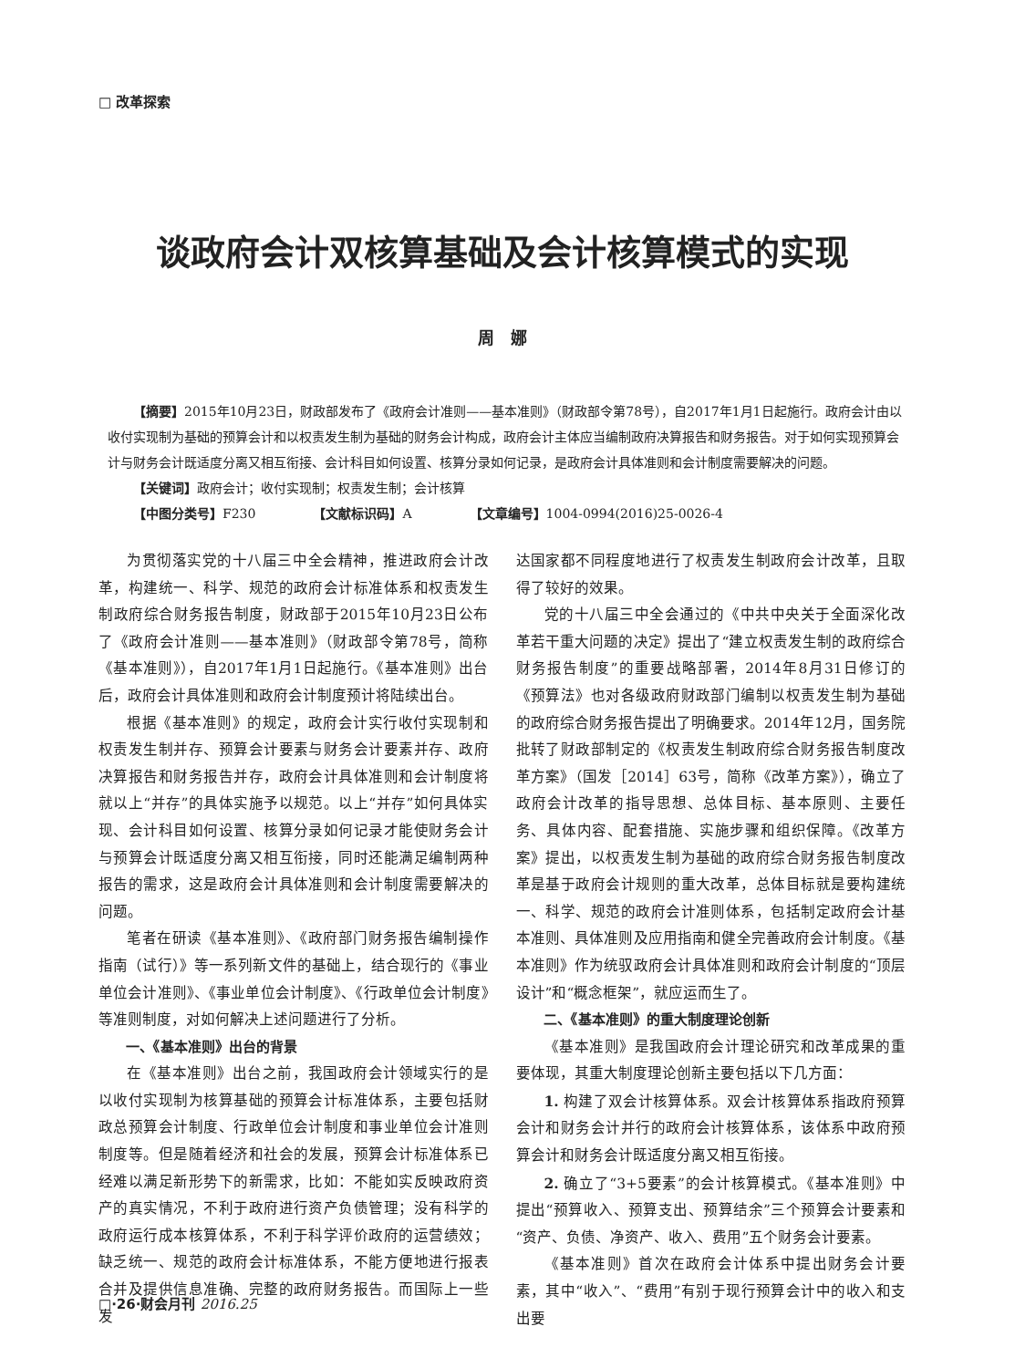□ 改革探索
谈政府会计双核算基础及会计核算模式的实现
周　娜
【摘要】2015年10月23日，财政部发布了《政府会计准则——基本准则》（财政部令第78号），自2017年1月1日起施行。政府会计由以收付实现制为基础的预算会计和以权责发生制为基础的财务会计构成，政府会计主体应当编制政府决算报告和财务报告。对于如何实现预算会计与财务会计既适度分离又相互衔接、会计科目如何设置、核算分录如何记录，是政府会计具体准则和会计制度需要解决的问题。
【关键词】政府会计；收付实现制；权责发生制；会计核算
【中图分类号】F230　　　　　【文献标识码】A　　　　　【文章编号】1004-0994(2016)25-0026-4
为贯彻落实党的十八届三中全会精神，推进政府会计改革，构建统一、科学、规范的政府会计标准体系和权责发生制政府综合财务报告制度，财政部于2015年10月23日公布了《政府会计准则——基本准则》（财政部令第78号，简称《基本准则》），自2017年1月1日起施行。《基本准则》出台后，政府会计具体准则和政府会计制度预计将陆续出台。
根据《基本准则》的规定，政府会计实行收付实现制和权责发生制并存、预算会计要素与财务会计要素并存、政府决算报告和财务报告并存，政府会计具体准则和会计制度将就以上“并存”的具体实施予以规范。以上“并存”如何具体实现、会计科目如何设置、核算分录如何记录才能使财务会计与预算会计既适度分离又相互衔接，同时还能满足编制两种报告的需求，这是政府会计具体准则和会计制度需要解决的问题。
笔者在研读《基本准则》、《政府部门财务报告编制操作指南（试行）》等一系列新文件的基础上，结合现行的《事业单位会计准则》、《事业单位会计制度》、《行政单位会计制度》等准则制度，对如何解决上述问题进行了分析。
一、《基本准则》出台的背景
在《基本准则》出台之前，我国政府会计领域实行的是以收付实现制为核算基础的预算会计标准体系，主要包括财政总预算会计制度、行政单位会计制度和事业单位会计准则制度等。但是随着经济和社会的发展，预算会计标准体系已经难以满足新形势下的新需求，比如：不能如实反映政府资产的真实情况，不利于政府进行资产负债管理；没有科学的政府运行成本核算体系，不利于科学评价政府的运营绩效；缺乏统一、规范的政府会计标准体系，不能方便地进行报表合并及提供信息准确、完整的政府财务报告。而国际上一些发
达国家都不同程度地进行了权责发生制政府会计改革，且取得了较好的效果。
党的十八届三中全会通过的《中共中央关于全面深化改革若干重大问题的决定》提出了“建立权责发生制的政府综合财务报告制度”的重要战略部署，2014年8月31日修订的《预算法》也对各级政府财政部门编制以权责发生制为基础的政府综合财务报告提出了明确要求。2014年12月，国务院批转了财政部制定的《权责发生制政府综合财务报告制度改革方案》（国发［2014］63号，简称《改革方案》），确立了政府会计改革的指导思想、总体目标、基本原则、主要任务、具体内容、配套措施、实施步骤和组织保障。《改革方案》提出，以权责发生制为基础的政府综合财务报告制度改革是基于政府会计规则的重大改革，总体目标就是要构建统一、科学、规范的政府会计准则体系，包括制定政府会计基本准则、具体准则及应用指南和健全完善政府会计制度。《基本准则》作为统驭政府会计具体准则和政府会计制度的“顶层设计”和“概念框架”，就应运而生了。
二、《基本准则》的重大制度理论创新
《基本准则》是我国政府会计理论研究和改革成果的重要体现，其重大制度理论创新主要包括以下几方面：
1. 构建了双会计核算体系。双会计核算体系指政府预算会计和财务会计并行的政府会计核算体系，该体系中政府预算会计和财务会计既适度分离又相互衔接。
2. 确立了“3+5要素”的会计核算模式。《基本准则》中提出“预算收入、预算支出、预算结余”三个预算会计要素和“资产、负债、净资产、收入、费用”五个财务会计要素。
《基本准则》首次在政府会计体系中提出财务会计要素，其中“收入”、“费用”有别于现行预算会计中的收入和支出要
□·26·财会月刊 2016.25